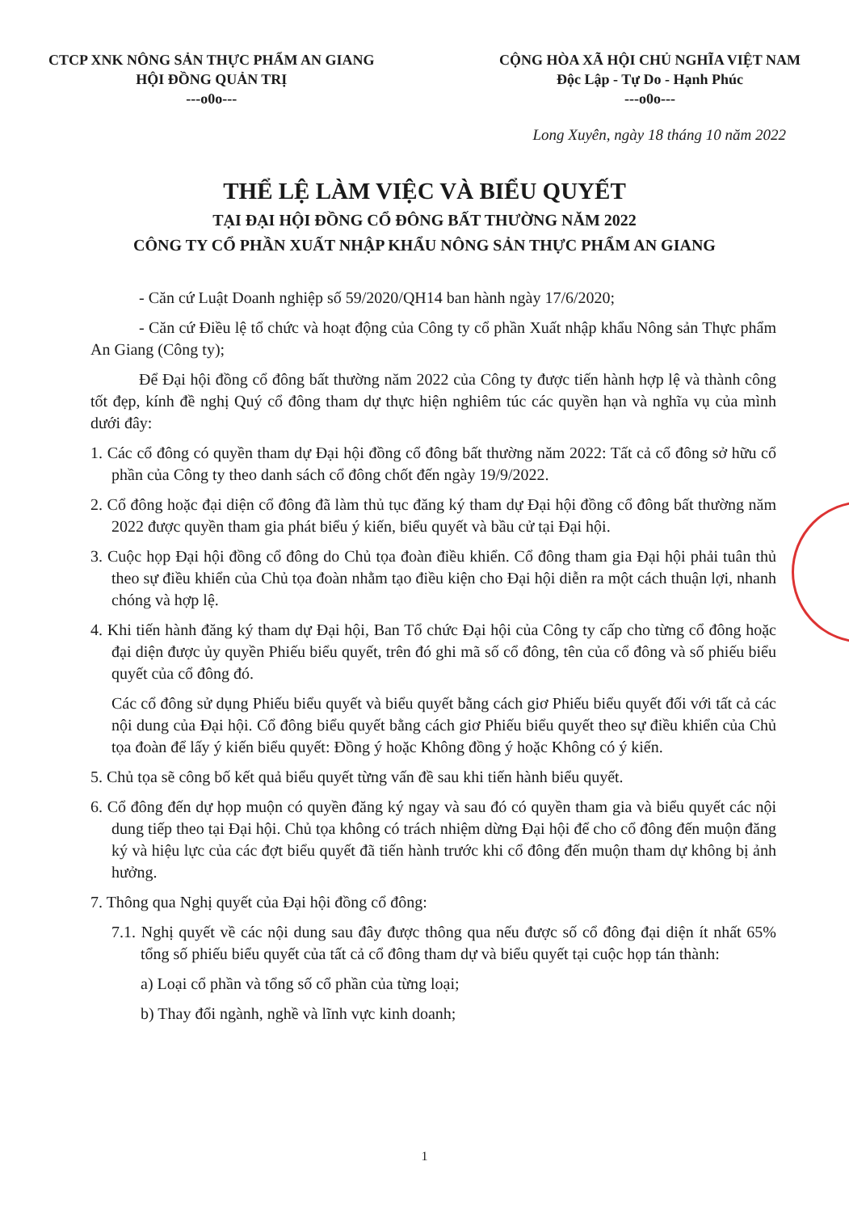CTCP XNK NÔNG SẢN THỰC PHẨM AN GIANG
HỘI ĐỒNG QUẢN TRỊ
---o0o---
CỘNG HÒA XÃ HỘI CHỦ NGHĨA VIỆT NAM
Độc Lập - Tự Do - Hạnh Phúc
---o0o---
Long Xuyên, ngày 18 tháng 10 năm 2022
THỂ LỆ LÀM VIỆC VÀ BIỂU QUYẾT
TẠI ĐẠI HỘI ĐỒNG CỔ ĐÔNG BẤT THƯỜNG NĂM 2022
CÔNG TY CỔ PHẦN XUẤT NHẬP KHẨU NÔNG SẢN THỰC PHẨM AN GIANG
- Căn cứ Luật Doanh nghiệp số 59/2020/QH14 ban hành ngày 17/6/2020;
- Căn cứ Điều lệ tổ chức và hoạt động của Công ty cổ phần Xuất nhập khẩu Nông sản Thực phẩm An Giang (Công ty);
Để Đại hội đồng cổ đông bất thường năm 2022 của Công ty được tiến hành hợp lệ và thành công tốt đẹp, kính đề nghị Quý cổ đông tham dự thực hiện nghiêm túc các quyền hạn và nghĩa vụ của mình dưới đây:
1. Các cổ đông có quyền tham dự Đại hội đồng cổ đông bất thường năm 2022: Tất cả cổ đông sở hữu cổ phần của Công ty theo danh sách cổ đông chốt đến ngày 19/9/2022.
2. Cổ đông hoặc đại diện cổ đông đã làm thủ tục đăng ký tham dự Đại hội đồng cổ đông bất thường năm 2022 được quyền tham gia phát biểu ý kiến, biểu quyết và bầu cử tại Đại hội.
3. Cuộc họp Đại hội đồng cổ đông do Chủ tọa đoàn điều khiển. Cổ đông tham gia Đại hội phải tuân thủ theo sự điều khiển của Chủ tọa đoàn nhằm tạo điều kiện cho Đại hội diễn ra một cách thuận lợi, nhanh chóng và hợp lệ.
4. Khi tiến hành đăng ký tham dự Đại hội, Ban Tổ chức Đại hội của Công ty cấp cho từng cổ đông hoặc đại diện được ủy quyền Phiếu biểu quyết, trên đó ghi mã số cổ đông, tên của cổ đông và số phiếu biểu quyết của cổ đông đó.
Các cổ đông sử dụng Phiếu biểu quyết và biểu quyết bằng cách giơ Phiếu biểu quyết đối với tất cả các nội dung của Đại hội. Cổ đông biểu quyết bằng cách giơ Phiếu biểu quyết theo sự điều khiển của Chủ tọa đoàn để lấy ý kiến biểu quyết: Đồng ý hoặc Không đồng ý hoặc Không có ý kiến.
5. Chủ tọa sẽ công bố kết quả biểu quyết từng vấn đề sau khi tiến hành biểu quyết.
6. Cổ đông đến dự họp muộn có quyền đăng ký ngay và sau đó có quyền tham gia và biểu quyết các nội dung tiếp theo tại Đại hội. Chủ tọa không có trách nhiệm dừng Đại hội để cho cổ đông đến muộn đăng ký và hiệu lực của các đợt biểu quyết đã tiến hành trước khi cổ đông đến muộn tham dự không bị ảnh hưởng.
7. Thông qua Nghị quyết của Đại hội đồng cổ đông:
7.1. Nghị quyết về các nội dung sau đây được thông qua nếu được số cổ đông đại diện ít nhất 65% tổng số phiếu biểu quyết của tất cả cổ đông tham dự và biểu quyết tại cuộc họp tán thành:
a) Loại cổ phần và tổng số cổ phần của từng loại;
b) Thay đổi ngành, nghề và lĩnh vực kinh doanh;
1